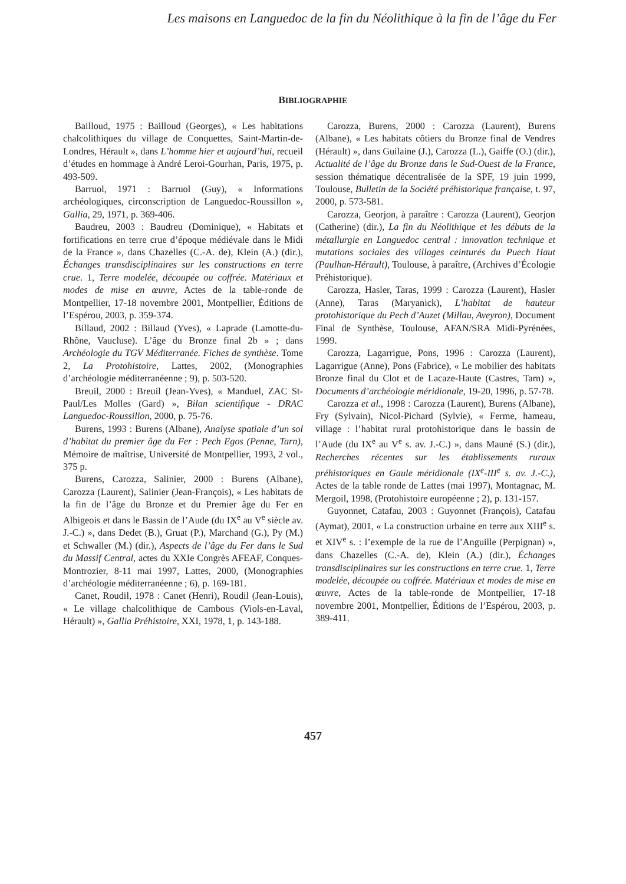Les maisons en Languedoc de la fin du Néolithique à la fin de l’âge du Fer
BIBLIOGRAPHIE
Bailloud, 1975 : Bailloud (Georges), « Les habitations chalcolithiques du village de Conquettes, Saint-Martin-de-Londres, Hérault », dans L’homme hier et aujourd’hui, recueil d’études en hommage à André Leroi-Gourhan, Paris, 1975, p. 493-509.
Barruol, 1971 : Barruol (Guy), « Informations archéologiques, circonscription de Languedoc-Roussillon », Gallia, 29, 1971, p. 369-406.
Baudreu, 2003 : Baudreu (Dominique), « Habitats et fortifications en terre crue d’époque médiévale dans le Midi de la France », dans Chazelles (C.-A. de), Klein (A.) (dir.), Échanges transdisciplinaires sur les constructions en terre crue. 1, Terre modelée, découpée ou coffrée. Matériaux et modes de mise en œuvre, Actes de la table-ronde de Montpellier, 17-18 novembre 2001, Montpellier, Éditions de l’Espérou, 2003, p. 359-374.
Billaud, 2002 : Billaud (Yves), « Laprade (Lamotte-du-Rhône, Vaucluse). L’âge du Bronze final 2b » ; dans Archéologie du TGV Méditerranée. Fiches de synthèse. Tome 2, La Protohistoire, Lattes, 2002, (Monographies d’archéologie méditerranéenne ; 9), p. 503-520.
Breuil, 2000 : Breuil (Jean-Yves), « Manduel, ZAC St-Paul/Les Molles (Gard) », Bilan scientifique - DRAC Languedoc-Roussillon, 2000, p. 75-76.
Burens, 1993 : Burens (Albane), Analyse spatiale d’un sol d’habitat du premier âge du Fer : Pech Egos (Penne, Tarn), Mémoire de maîtrise, Université de Montpellier, 1993, 2 vol., 375 p.
Burens, Carozza, Salinier, 2000 : Burens (Albane), Carozza (Laurent), Salinier (Jean-François), « Les habitats de la fin de l’âge du Bronze et du Premier âge du Fer en Albigeois et dans le Bassin de l’Aude (du IX<sup>e</sup> au V<sup>e</sup> siècle av. J.-C.) », dans Dedet (B.), Gruat (P.), Marchand (G.), Py (M.) et Schwaller (M.) (dir.), Aspects de l’âge du Fer dans le Sud du Massif Central, actes du XXIe Congrès AFEAF, Conques-Montrozier, 8-11 mai 1997, Lattes, 2000, (Monographies d’archéologie méditerranéenne ; 6), p. 169-181.
Canet, Roudil, 1978 : Canet (Henri), Roudil (Jean-Louis), « Le village chalcolithique de Cambous (Viols-en-Laval, Hérault) », Gallia Préhistoire, XXI, 1978, 1, p. 143-188.
Carozza, Burens, 2000 : Carozza (Laurent), Burens (Albane), « Les habitats côtiers du Bronze final de Vendres (Hérault) », dans Guilaine (J.), Carozza (L.), Gaiffe (O.) (dir.), Actualité de l’âge du Bronze dans le Sud-Ouest de la France, session thématique décentralisée de la SPF, 19 juin 1999, Toulouse, Bulletin de la Société préhistorique française, t. 97, 2000, p. 573-581.
Carozza, Georjon, à paraître : Carozza (Laurent), Georjon (Catherine) (dir.), La fin du Néolithique et les débuts de la métallurgie en Languedoc central : innovation technique et mutations sociales des villages ceinturés du Puech Haut (Paulhan-Hérault), Toulouse, à paraître, (Archives d’Écologie Préhistorique).
Carozza, Hasler, Taras, 1999 : Carozza (Laurent), Hasler (Anne), Taras (Maryanick), L’habitat de hauteur protohistorique du Pech d’Auzet (Millau, Aveyron), Document Final de Synthèse, Toulouse, AFAN/SRA Midi-Pyrénées, 1999.
Carozza, Lagarrigue, Pons, 1996 : Carozza (Laurent), Lagarrigue (Anne), Pons (Fabrice), « Le mobilier des habitats Bronze final du Clot et de Lacaze-Haute (Castres, Tarn) », Documents d’archéologie méridionale, 19-20, 1996, p. 57-78.
Carozza et al., 1998 : Carozza (Laurent), Burens (Albane), Fry (Sylvain), Nicol-Pichard (Sylvie), « Ferme, hameau, village : l’habitat rural protohistorique dans le bassin de l’Aude (du IX<sup>e</sup> au V<sup>e</sup> s. av. J.-C.) », dans Mauné (S.) (dir.), Recherches récentes sur les établissements ruraux préhistoriques en Gaule méridionale (IX<sup>e</sup>-III<sup>e</sup> s. av. J.-C.), Actes de la table ronde de Lattes (mai 1997), Montagnac, M. Mergoil, 1998, (Protohistoire européenne ; 2), p. 131-157.
Guyonnet, Catafau, 2003 : Guyonnet (François), Catafau (Aymat), 2001, « La construction urbaine en terre aux XIII<sup>e</sup> s. et XIV<sup>e</sup> s. : l’exemple de la rue de l’Anguille (Perpignan) », dans Chazelles (C.-A. de), Klein (A.) (dir.), Échanges transdisciplinaires sur les constructions en terre crue. 1, Terre modelée, découpée ou coffrée. Matériaux et modes de mise en œuvre, Actes de la table-ronde de Montpellier, 17-18 novembre 2001, Montpellier, Éditions de l’Espérou, 2003, p. 389-411.
457